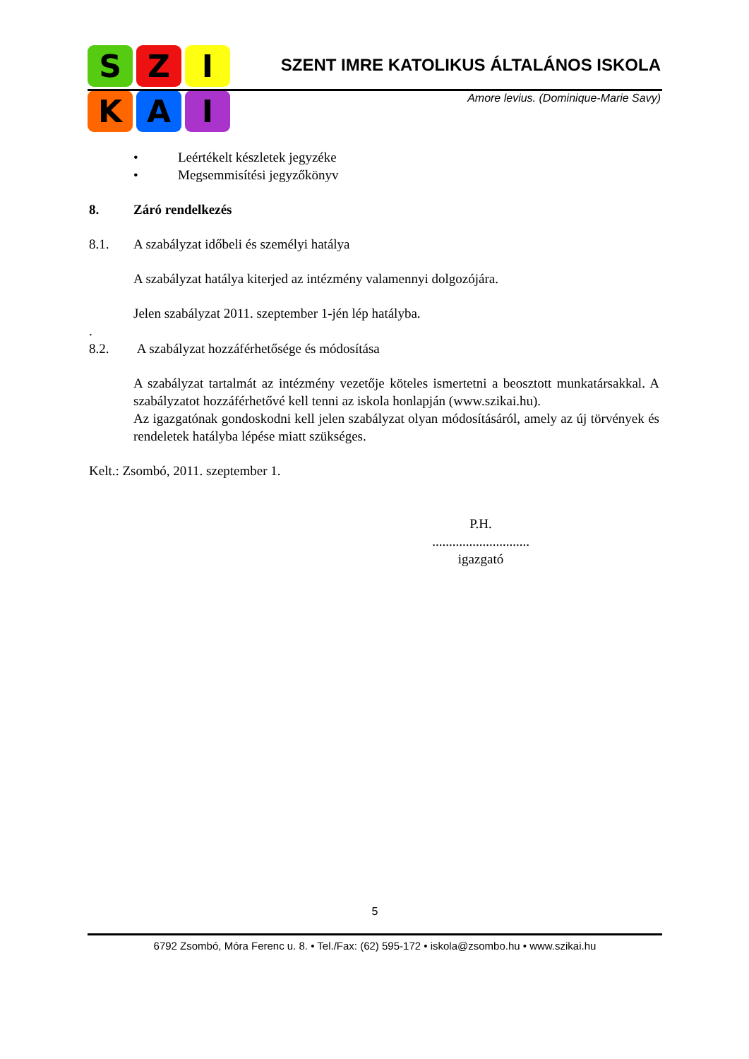S
Z
I
K
A
I
SZENT IMRE KATOLIKUS ÁLTALÁNOS ISKOLA
Amore levius. (Dominique-Marie Savy)
• Leértékelt készletek jegyzéke
• Megsemmisítési jegyzőkönyv
8. Záró rendelkezés
8.1. A szabályzat időbeli és személyi hatálya
A szabályzat hatálya kiterjed az intézmény valamennyi dolgozójára.
Jelen szabályzat 2011. szeptember 1-jén lép hatályba.
.
8.2. A szabályzat hozzáférhetősége és módosítása
A szabályzat tartalmát az intézmény vezetője köteles ismertetni a beosztott munkatársakkal. A szabályzatot hozzáférhetővé kell tenni az iskola honlapján (www.szikai.hu).
Az igazgatónak gondoskodni kell jelen szabályzat olyan módosításáról, amely az új törvények és rendeletek hatályba lépése miatt szükséges.
Kelt.: Zsombó, 2011. szeptember 1.
P.H.
.............................
igazgató
5
6792 Zsombó, Móra Ferenc u. 8. • Tel./Fax: (62) 595-172 • iskola@zsombo.hu • www.szikai.hu